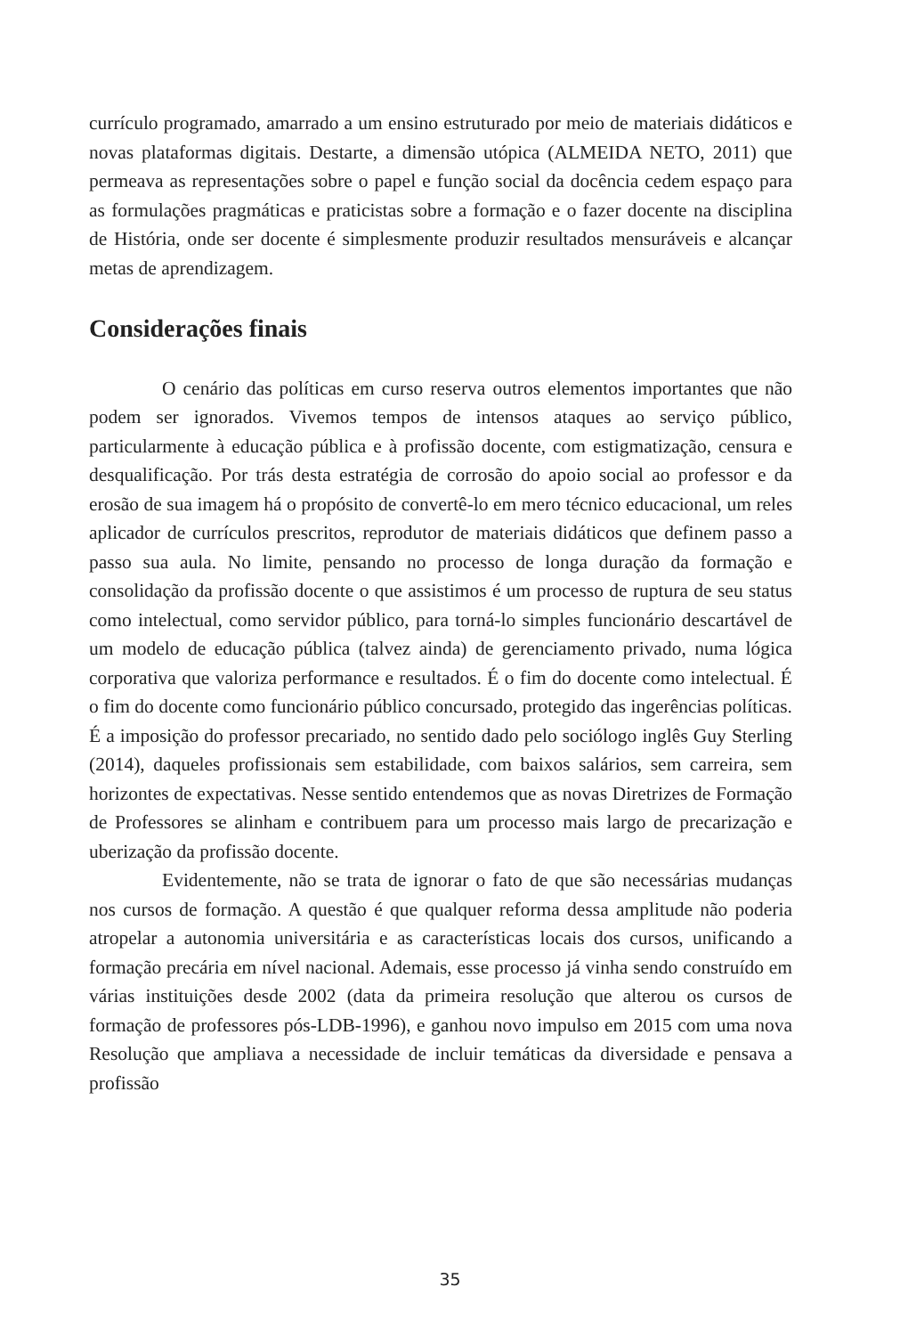currículo programado, amarrado a um ensino estruturado por meio de materiais didáticos e novas plataformas digitais. Destarte, a dimensão utópica (ALMEIDA NETO, 2011) que permeava as representações sobre o papel e função social da docência cedem espaço para as formulações pragmáticas e praticistas sobre a formação e o fazer docente na disciplina de História, onde ser docente é simplesmente produzir resultados mensuráveis e alcançar metas de aprendizagem.
Considerações finais
O cenário das políticas em curso reserva outros elementos importantes que não podem ser ignorados. Vivemos tempos de intensos ataques ao serviço público, particularmente à educação pública e à profissão docente, com estigmatização, censura e desqualificação. Por trás desta estratégia de corrosão do apoio social ao professor e da erosão de sua imagem há o propósito de convertê-lo em mero técnico educacional, um reles aplicador de currículos prescritos, reprodutor de materiais didáticos que definem passo a passo sua aula. No limite, pensando no processo de longa duração da formação e consolidação da profissão docente o que assistimos é um processo de ruptura de seu status como intelectual, como servidor público, para torná-lo simples funcionário descartável de um modelo de educação pública (talvez ainda) de gerenciamento privado, numa lógica corporativa que valoriza performance e resultados. É o fim do docente como intelectual. É o fim do docente como funcionário público concursado, protegido das ingerências políticas. É a imposição do professor precariado, no sentido dado pelo sociólogo inglês Guy Sterling (2014), daqueles profissionais sem estabilidade, com baixos salários, sem carreira, sem horizontes de expectativas. Nesse sentido entendemos que as novas Diretrizes de Formação de Professores se alinham e contribuem para um processo mais largo de precarização e uberização da profissão docente.
Evidentemente, não se trata de ignorar o fato de que são necessárias mudanças nos cursos de formação. A questão é que qualquer reforma dessa amplitude não poderia atropelar a autonomia universitária e as características locais dos cursos, unificando a formação precária em nível nacional. Ademais, esse processo já vinha sendo construído em várias instituições desde 2002 (data da primeira resolução que alterou os cursos de formação de professores pós-LDB-1996), e ganhou novo impulso em 2015 com uma nova Resolução que ampliava a necessidade de incluir temáticas da diversidade e pensava a profissão
35